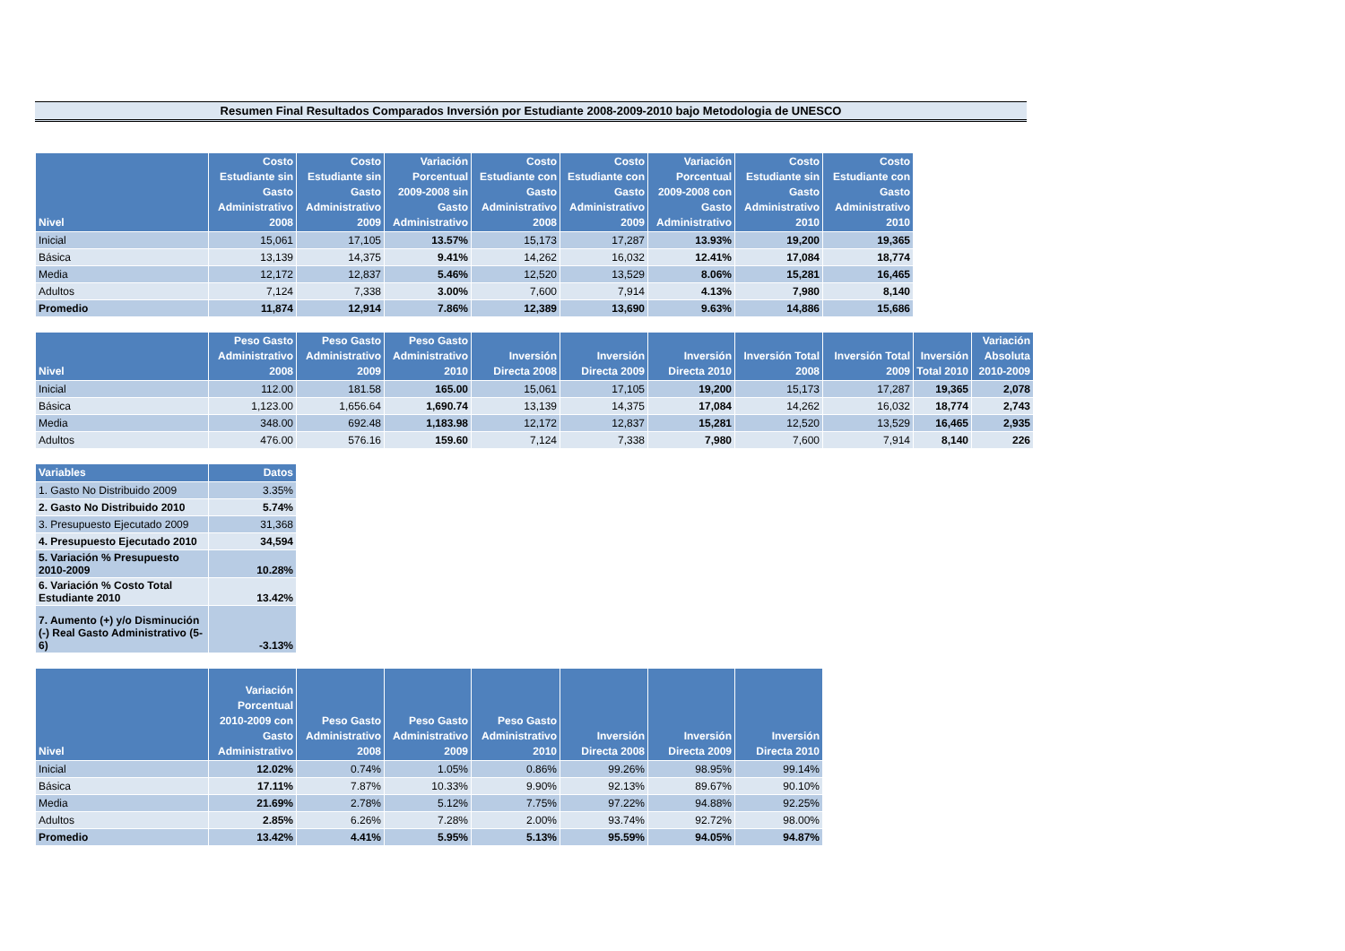Resumen Final Resultados Comparados Inversión por Estudiante 2008-2009-2010 bajo Metodologia de UNESCO
| Nivel | Costo Estudiante sin Gasto Administrativo 2008 | Costo Estudiante sin Gasto Administrativo 2009 | Variación Porcentual 2009-2008 sin Gasto Administrativo | Costo Estudiante con Gasto Administrativo 2008 | Costo Estudiante con Gasto Administrativo 2009 | Variación Porcentual 2009-2008 con Gasto Administrativo | Costo Estudiante sin Gasto Administrativo 2010 | Costo Estudiante con Gasto Administrativo 2010 |
| --- | --- | --- | --- | --- | --- | --- | --- | --- |
| Inicial | 15,061 | 17,105 | 13.57% | 15,173 | 17,287 | 13.93% | 19,200 | 19,365 |
| Básica | 13,139 | 14,375 | 9.41% | 14,262 | 16,032 | 12.41% | 17,084 | 18,774 |
| Media | 12,172 | 12,837 | 5.46% | 12,520 | 13,529 | 8.06% | 15,281 | 16,465 |
| Adultos | 7,124 | 7,338 | 3.00% | 7,600 | 7,914 | 4.13% | 7,980 | 8,140 |
| Promedio | 11,874 | 12,914 | 7.86% | 12,389 | 13,690 | 9.63% | 14,886 | 15,686 |
| Nivel | Peso Gasto Administrativo 2008 | Peso Gasto Administrativo 2009 | Peso Gasto Administrativo 2010 | Inversión Directa 2008 | Inversión Directa 2009 | Inversión Directa 2010 | Inversión Total 2008 | Inversión Total 2009 | Inversión Total 2010 | Variación Absoluta 2010-2009 |
| --- | --- | --- | --- | --- | --- | --- | --- | --- | --- | --- |
| Inicial | 112.00 | 181.58 | 165.00 | 15,061 | 17,105 | 19,200 | 15,173 | 17,287 | 19,365 | 2,078 |
| Básica | 1,123.00 | 1,656.64 | 1,690.74 | 13,139 | 14,375 | 17,084 | 14,262 | 16,032 | 18,774 | 2,743 |
| Media | 348.00 | 692.48 | 1,183.98 | 12,172 | 12,837 | 15,281 | 12,520 | 13,529 | 16,465 | 2,935 |
| Adultos | 476.00 | 576.16 | 159.60 | 7,124 | 7,338 | 7,980 | 7,600 | 7,914 | 8,140 | 226 |
| Variables | Datos |
| --- | --- |
| 1. Gasto No Distribuido 2009 | 3.35% |
| 2. Gasto No Distribuido 2010 | 5.74% |
| 3. Presupuesto Ejecutado 2009 | 31,368 |
| 4. Presupuesto Ejecutado 2010 | 34,594 |
| 5. Variación % Presupuesto 2010-2009 | 10.28% |
| 6. Variación % Costo Total Estudiante 2010 | 13.42% |
| 7. Aumento (+) y/o Disminución (-) Real Gasto Administrativo (5-6) | -3.13% |
| Nivel | Variación Porcentual 2010-2009 con Gasto Administrativo | Peso Gasto Administrativo 2008 | Peso Gasto Administrativo 2009 | Peso Gasto Administrativo 2010 | Inversión Directa 2008 | Inversión Directa 2009 | Inversión Directa 2010 |
| --- | --- | --- | --- | --- | --- | --- | --- |
| Inicial | 12.02% | 0.74% | 1.05% | 0.86% | 99.26% | 98.95% | 99.14% |
| Básica | 17.11% | 7.87% | 10.33% | 9.90% | 92.13% | 89.67% | 90.10% |
| Media | 21.69% | 2.78% | 5.12% | 7.75% | 97.22% | 94.88% | 92.25% |
| Adultos | 2.85% | 6.26% | 7.28% | 2.00% | 93.74% | 92.72% | 98.00% |
| Promedio | 13.42% | 4.41% | 5.95% | 5.13% | 95.59% | 94.05% | 94.87% |